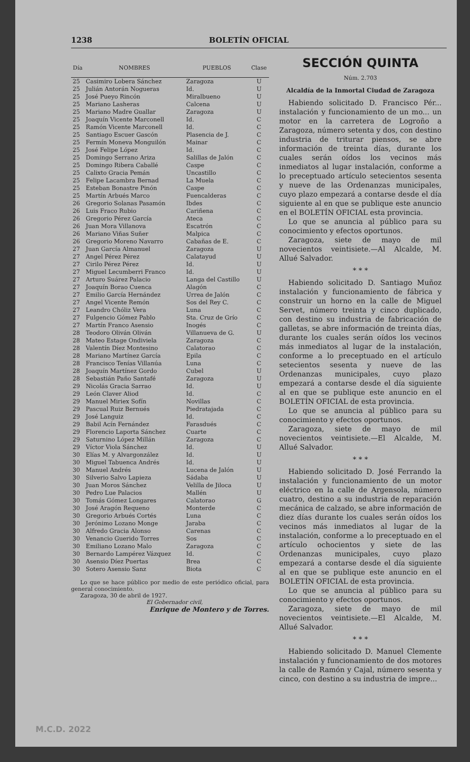1238 BOLETÍN OFICIAL
| Día | NOMBRES | PUEBLOS | Clase |
| --- | --- | --- | --- |
| 25 | Casimiro Lobera Sánchez | Zaragoza | U |
| 25 | Julián Antorán Nogueras | Id. | U |
| 25 | José Pueyo Rincón | Miralbueno | U |
| 25 | Mariano Lasheras | Calcena | U |
| 25 | Mariano Madre Guallar | Zaragoza | U |
| 25 | Joaquín Vicente Marconell | Id. | C |
| 25 | Ramón Vicente Marconell | Id. | C |
| 25 | Santiago Escuer Gascón | Plasencia de J. | C |
| 25 | Fermín Moneva Monguilón | Mainar | C |
| 25 | José Felipe López | Id. | C |
| 25 | Domingo Serrano Ariza | Salillas de Jalón | C |
| 25 | Domingo Ribera Caballé | Caspe | C |
| 25 | Calixto Gracia Pemán | Uncastillo | C |
| 25 | Felipe Lacambra Bernad | La Muela | C |
| 25 | Esteban Bonastre Pinón | Caspe | C |
| 25 | Martín Arbués Marco | Fuencalderas | C |
| 26 | Gregorio Solanas Pasamón | Ibdes | C |
| 26 | Luis Fraco Rubio | Cariñena | C |
| 26 | Gregorio Pérez García | Ateca | C |
| 26 | Juan Mora Villanova | Escatrón | C |
| 26 | Mariano Viñas Suñer | Malpica | C |
| 26 | Gregorio Moreno Navarro | Cabañas de E. | C |
| 27 | Juan García Almanuel | Zaragoza | U |
| 27 | Angel Pérez Pérez | Calatayud | U |
| 27 | Cirilo Pérez Pérez | Id. | U |
| 27 | Miguel Lecumberri Franco | Id. | U |
| 27 | Arturo Suárez Palacio | Langa del Castillo | U |
| 27 | Joaquín Borao Cuenca | Alagón | C |
| 27 | Emilio García Hernández | Urrea de Jalón | C |
| 27 | Angel Vicente Remón | Sos del Rey C. | C |
| 27 | Leandro Chóliz Vera | Luna | C |
| 27 | Fulgencio Gómez Pablo | Sta. Cruz de Grío | C |
| 27 | Martín Franco Asensio | Inogés | C |
| 28 | Teodoro Oliván Oliván | Villanueva de G. | U |
| 28 | Mateo Estage Ondiviela | Zaragoza | C |
| 28 | Valentín Díez Montesino | Calatorao | C |
| 28 | Mariano Martínez García | Epila | C |
| 28 | Francisco Tenías Villanúa | Luna | C |
| 28 | Joaquín Martínez Gordo | Cubel | U |
| 28 | Sebastián Paño Santafé | Zaragoza | U |
| 29 | Nicolás Gracia Sarrao | Id. | U |
| 29 | León Claver Aliod | Id. | C |
| 29 | Manuel Miriex Sofín | Novillas | C |
| 29 | Pascual Ruiz Bernués | Piedratajada | C |
| 29 | José Languiz | Id. | C |
| 29 | Babil Acín Fernández | Farasdués | C |
| 29 | Florencio Laporta Sánchez | Cuarte | C |
| 29 | Saturnino López Millán | Zaragoza | C |
| 29 | Víctor Viola Sánchez | Id. | U |
| 30 | Elías M. y Alvargonzález | Id. | U |
| 30 | Miguel Tabuenca Andrés | Id. | U |
| 30 | Manuel Andrés | Lucena de Jalón | U |
| 30 | Silverio Salvo Lapieza | Sádaba | U |
| 30 | Juan Moros Sánchez | Velilla de Jiloca | U |
| 30 | Pedro Lue Palacios | Mallén | U |
| 30 | Tomás Gómez Longares | Calatorao | G |
| 30 | José Aragón Requeno | Monterde | C |
| 30 | Gregorio Arbués Cortés | Luna | C |
| 30 | Jerónimo Lozano Monge | Jaraba | C |
| 30 | Alfredo Gracia Alonso | Carenas | C |
| 30 | Venancio Guerido Torres | Sos | C |
| 30 | Emiliano Lozano Malo | Zaragoza | C |
| 30 | Bernardo Lampérez Vázquez | Id. | C |
| 30 | Asensio Díez Puertas | Brea | C |
| 30 | Sotero Asensio Sanz | Biota | C |
Lo que se hace público por medio de este periódico oficial, para general conocimiento.
Zaragoza, 30 de abril de 1927.
El Gobernador civil,
Enrique de Montero y de Torres.
SECCIÓN QUINTA
Núm. 2.703
Alcaldía de la Inmortal Ciudad de Zaragoza
Habiendo solicitado D. Francisco Pér... instalación y funcionamiento de un mo... un motor en la carretera de Logroño a Zaragoza, número setenta y dos, con destino industria de triturar piensos, se abre información de treinta días, durante los cuales serán oídos los vecinos más inmediatos al lugar instalación, conforme a lo preceptuado artículo setecientos sesenta y nueve de las Ordenanzas municipales, cuyo plazo empezará a contarse desde el día siguiente al en que se publique este anuncio en el BOLETÍN OFICIAL esta provincia.
Lo que se anuncia al público para su conocimiento y efectos oportunos.
Zaragoza, siete de mayo de mil novecientos veintisiete.—Al Alcalde, M. Allué Salvador.
* * *
Habiendo solicitado D. Santiago Muñoz instalación y funcionamiento de fábrica y construir un horno en la calle de Miguel Servet, número treinta y cinco duplicado, con destino su industria de fabricación de galletas, se abre información de treinta días, durante los cuales serán oídos los vecinos más inmediatos al lugar de la instalación, conforme a lo preceptuado en el artículo setecientos sesenta y nueve de las Ordenanzas municipales, cuyo plazo empezará a contarse desde el día siguiente al en que se publique este anuncio en el BOLETÍN OFICIAL de esta provincia.
Lo que se anuncia al público para su conocimiento y efectos oportunos.
Zaragoza, siete de mayo de mil novecientos veintisiete.—El Alcalde, M. Allué Salvador.
* * *
Habiendo solicitado D. José Ferrando la instalación y funcionamiento de un motor eléctrico en la calle de Argensola, número cuatro, destino a su industria de reparación mecánica de calzado, se abre información de diez días durante los cuales serán oídos los vecinos más inmediatos al lugar de la instalación, conforme a lo preceptuado en el artículo ochocientos y siete de las Ordenanzas municipales, cuyo plazo empezará a contarse desde el día siguiente al en que se publique este anuncio en el BOLETÍN OFICIAL de esta provincia.
Lo que se anuncia al público para su conocimiento y efectos oportunos.
Zaragoza, siete de mayo de mil novecientos veintisiete.—El Alcalde, M. Allué Salvador.
* * *
Habiendo solicitado D. Manuel Clemente instalación y funcionamiento de dos motores la calle de Ramón y Cajal, número sesenta y cinco, con destino a su industria de impre...
M.C.D. 2022